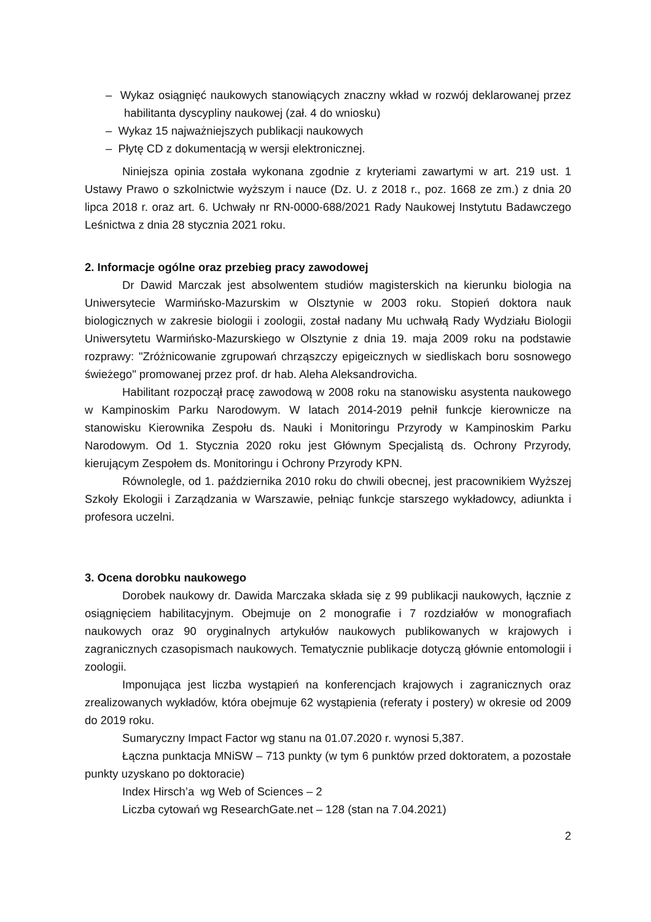– Wykaz osiągnięć naukowych stanowiących znaczny wkład w rozwój deklarowanej przez habilitanta dyscypliny naukowej (zał. 4 do wniosku)
– Wykaz 15 najważniejszych publikacji naukowych
– Płytę CD z dokumentacją w wersji elektronicznej.
Niniejsza opinia została wykonana zgodnie z kryteriami zawartymi w art. 219 ust. 1 Ustawy Prawo o szkolnictwie wyższym i nauce (Dz. U. z 2018 r., poz. 1668 ze zm.) z dnia 20 lipca 2018 r. oraz art. 6. Uchwały nr RN-0000-688/2021 Rady Naukowej Instytutu Badawczego Leśnictwa z dnia 28 stycznia 2021 roku.
2. Informacje ogólne oraz przebieg pracy zawodowej
Dr Dawid Marczak jest absolwentem studiów magisterskich na kierunku biologia na Uniwersytecie Warmińsko-Mazurskim w Olsztynie w 2003 roku. Stopień doktora nauk biologicznych w zakresie biologii i zoologii, został nadany Mu uchwałą Rady Wydziału Biologii Uniwersytetu Warmińsko-Mazurskiego w Olsztynie z dnia 19. maja 2009 roku na podstawie rozprawy: "Zróżnicowanie zgrupowań chrząszczy epigeicznych w siedliskach boru sosnowego świeżego" promowanej przez prof. dr hab. Aleha Aleksandrovicha.
Habilitant rozpoczął pracę zawodową w 2008 roku na stanowisku asystenta naukowego w Kampinoskim Parku Narodowym. W latach 2014-2019 pełnił funkcje kierownicze na stanowisku Kierownika Zespołu ds. Nauki i Monitoringu Przyrody w Kampinoskim Parku Narodowym. Od 1. Stycznia 2020 roku jest Głównym Specjalistą ds. Ochrony Przyrody, kierującym Zespołem ds. Monitoringu i Ochrony Przyrody KPN.
Równolegle, od 1. października 2010 roku do chwili obecnej, jest pracownikiem Wyższej Szkoły Ekologii i Zarządzania w Warszawie, pełniąc funkcje starszego wykładowcy, adiunkta i profesora uczelni.
3. Ocena dorobku naukowego
Dorobek naukowy dr. Dawida Marczaka składa się z 99 publikacji naukowych, łącznie z osiągnięciem habilitacyjnym. Obejmuje on 2 monografie i 7 rozdziałów w monografiach naukowych oraz 90 oryginalnych artykułów naukowych publikowanych w krajowych i zagranicznych czasopismach naukowych. Tematycznie publikacje dotyczą głównie entomologii i zoologii.
Imponująca jest liczba wystąpień na konferencjach krajowych i zagranicznych oraz zrealizowanych wykładów, która obejmuje 62 wystąpienia (referaty i postery) w okresie od 2009 do 2019 roku.
Sumaryczny Impact Factor wg stanu na 01.07.2020 r. wynosi 5,387.
Łączna punktacja MNiSW – 713 punkty (w tym 6 punktów przed doktoratem, a pozostałe punkty uzyskano po doktoracie)
Index Hirsch’a wg Web of Sciences – 2
Liczba cytowań wg ResearchGate.net – 128 (stan na 7.04.2021)
2